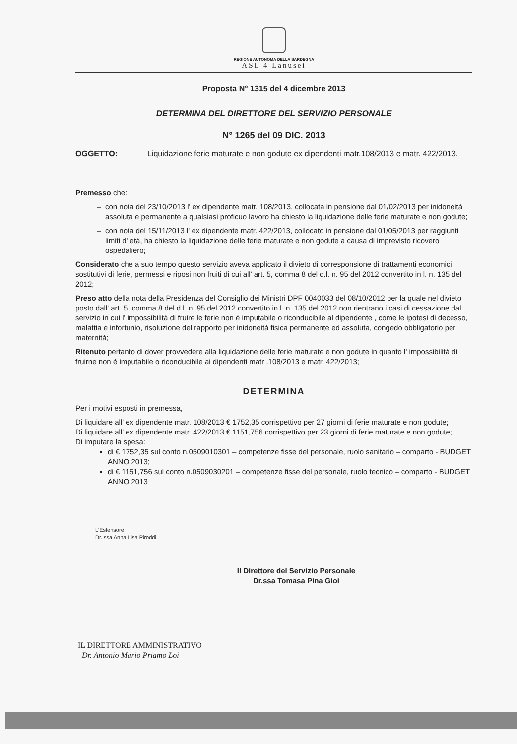REGIONE AUTONOMA DELLA SARDEGNA
ASL 4 Lanusei
Proposta N° 1315 del 4 dicembre 2013
DETERMINA DEL DIRETTORE DEL SERVIZIO PERSONALE
N° 1265 del 09 DIC. 2013
OGGETTO: Liquidazione ferie maturate e non godute ex dipendenti matr.108/2013 e matr. 422/2013.
Premesso che:
con nota del 23/10/2013 l' ex dipendente matr. 108/2013, collocata in pensione dal 01/02/2013 per inidoneità assoluta e permanente a qualsiasi proficuo lavoro ha chiesto la liquidazione delle ferie maturate e non godute;
con nota del 15/11/2013 l' ex dipendente matr. 422/2013, collocato in pensione dal 01/05/2013 per raggiunti limiti d' età, ha chiesto la liquidazione delle ferie maturate e non godute a causa di imprevisto ricovero ospedaliero;
Considerato che a suo tempo questo servizio aveva applicato il divieto di corresponsione di trattamenti economici sostitutivi di ferie, permessi e riposi non fruiti di cui all' art. 5, comma 8 del d.l. n. 95 del 2012 convertito in l. n. 135 del 2012;
Preso atto della nota della Presidenza del Consiglio dei Ministri DPF 0040033 del 08/10/2012 per la quale nel divieto posto dall' art. 5, comma 8 del d.l. n. 95 del 2012 convertito in l. n. 135 del 2012 non rientrano i casi di cessazione dal servizio in cui l' impossibilità di fruire le ferie non è imputabile o riconducibile al dipendente , come le ipotesi di decesso, malattia e infortunio, risoluzione del rapporto per inidoneità fisica permanente ed assoluta, congedo obbligatorio per maternità;
Ritenuto pertanto di dover provvedere alla liquidazione delle ferie maturate e non godute in quanto l' impossibilità di fruirne non è imputabile o riconducibile ai dipendenti matr .108/2013 e matr. 422/2013;
DETERMINA
Per i motivi esposti in premessa,
Di liquidare all' ex dipendente matr. 108/2013 € 1752,35 corrispettivo per 27 giorni di ferie maturate e non godute;
Di liquidare all' ex dipendente matr. 422/2013 € 1151,756 corrispettivo per 23 giorni di ferie maturate e non godute;
Di imputare la spesa:
di € 1752,35 sul conto n.0509010301 – competenze fisse del personale, ruolo sanitario – comparto - BUDGET ANNO 2013;
di € 1151,756 sul conto n.0509030201 – competenze fisse del personale, ruolo tecnico – comparto - BUDGET ANNO 2013
L'Estensore
Dr. ssa Anna Lisa Piroddi
Il Direttore del Servizio Personale
Dr.ssa Tomasa Pina Gioi
IL DIRETTORE AMMINISTRATIVO
Dr. Antonio Mario Priamo Loi